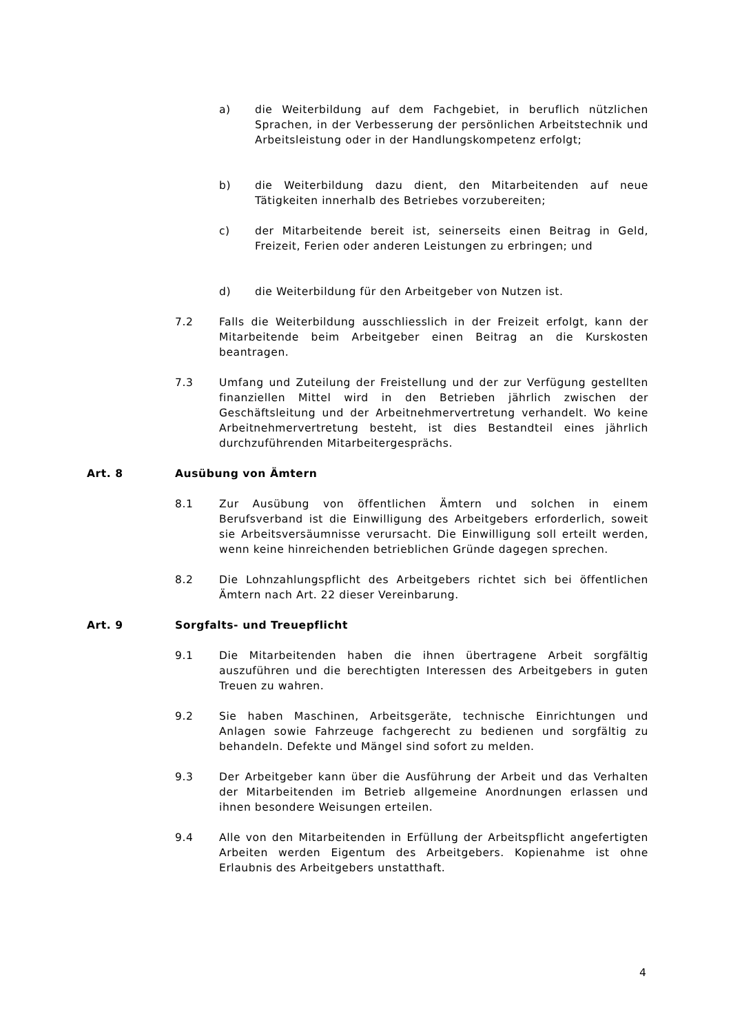a) die Weiterbildung auf dem Fachgebiet, in beruflich nützlichen Sprachen, in der Verbesserung der persönlichen Arbeitstechnik und Arbeitsleistung oder in der Handlungskompetenz erfolgt;
b) die Weiterbildung dazu dient, den Mitarbeitenden auf neue Tätigkeiten innerhalb des Betriebes vorzubereiten;
c) der Mitarbeitende bereit ist, seinerseits einen Beitrag in Geld, Freizeit, Ferien oder anderen Leistungen zu erbringen; und
d) die Weiterbildung für den Arbeitgeber von Nutzen ist.
7.2 Falls die Weiterbildung ausschliesslich in der Freizeit erfolgt, kann der Mitarbeitende beim Arbeitgeber einen Beitrag an die Kurskosten beantragen.
7.3 Umfang und Zuteilung der Freistellung und der zur Verfügung gestellten finanziellen Mittel wird in den Betrieben jährlich zwischen der Geschäftsleitung und der Arbeitnehmervertretung verhandelt. Wo keine Arbeitnehmervertretung besteht, ist dies Bestandteil eines jährlich durchzuführenden Mitarbeitergesprächs.
Art. 8 Ausübung von Ämtern
8.1 Zur Ausübung von öffentlichen Ämtern und solchen in einem Berufsverband ist die Einwilligung des Arbeitgebers erforderlich, soweit sie Arbeitsversäumnisse verursacht. Die Einwilligung soll erteilt werden, wenn keine hinreichenden betrieblichen Gründe dagegen sprechen.
8.2 Die Lohnzahlungspflicht des Arbeitgebers richtet sich bei öffentlichen Ämtern nach Art. 22 dieser Vereinbarung.
Art. 9 Sorgfalts- und Treuepflicht
9.1 Die Mitarbeitenden haben die ihnen übertragene Arbeit sorgfältig auszuführen und die berechtigten Interessen des Arbeitgebers in guten Treuen zu wahren.
9.2 Sie haben Maschinen, Arbeitsgeräte, technische Einrichtungen und Anlagen sowie Fahrzeuge fachgerecht zu bedienen und sorgfältig zu behandeln. Defekte und Mängel sind sofort zu melden.
9.3 Der Arbeitgeber kann über die Ausführung der Arbeit und das Verhalten der Mitarbeitenden im Betrieb allgemeine Anordnungen erlassen und ihnen besondere Weisungen erteilen.
9.4 Alle von den Mitarbeitenden in Erfüllung der Arbeitspflicht angefertigten Arbeiten werden Eigentum des Arbeitgebers. Kopienahme ist ohne Erlaubnis des Arbeitgebers unstatthaft.
4